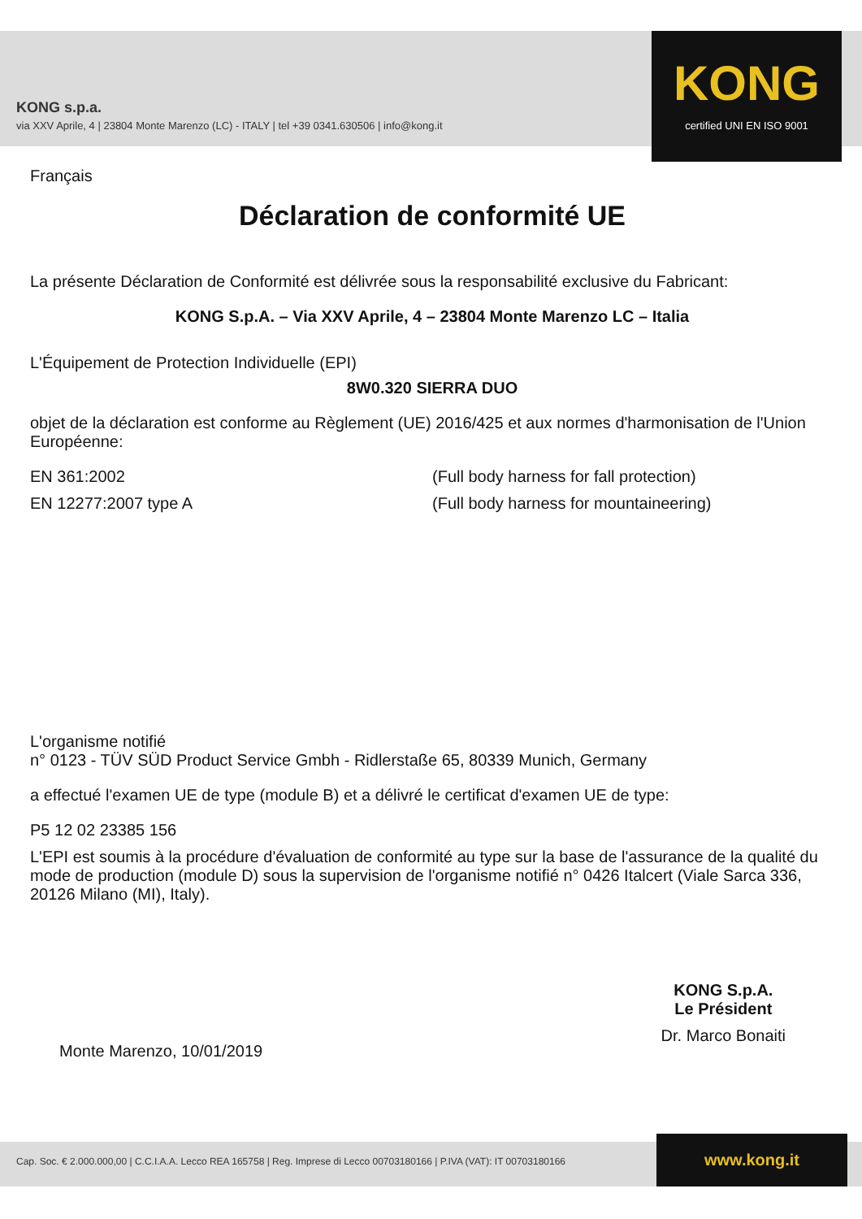KONG s.p.a.
via XXV Aprile, 4 | 23804 Monte Marenzo (LC) - ITALY | tel +39 0341.630506 | info@kong.it
KONG
certified UNI EN ISO 9001
Français
Déclaration de conformité UE
La présente Déclaration de Conformité est délivrée sous la responsabilité exclusive du Fabricant:
KONG S.p.A. – Via XXV Aprile, 4 – 23804 Monte Marenzo LC – Italia
L'Équipement de Protection Individuelle (EPI)
8W0.320 SIERRA DUO
objet de la déclaration est conforme au Règlement (UE) 2016/425 et aux normes d'harmonisation de l'Union Européenne:
EN 361:2002 (Full body harness for fall protection)
EN 12277:2007 type A (Full body harness for mountaineering)
L'organisme notifié
n° 0123 - TÜV SÜD Product Service Gmbh - Ridlerstaße 65, 80339 Munich, Germany
a effectué l'examen UE de type (module B) et a délivré le certificat d'examen UE de type:
P5 12 02 23385 156
L'EPI est soumis à la procédure d'évaluation de conformité au type sur la base de l'assurance de la qualité du mode de production (module D) sous la supervision de l'organisme notifié n° 0426 Italcert (Viale Sarca 336, 20126 Milano (MI), Italy).
Monte Marenzo, 10/01/2019
KONG S.p.A.
Le Président
Dr. Marco Bonaiti
Cap. Soc. € 2.000.000,00 | C.C.I.A.A. Lecco REA 165758 | Reg. Imprese di Lecco 00703180166 | P.IVA (VAT): IT 00703180166
www.kong.it